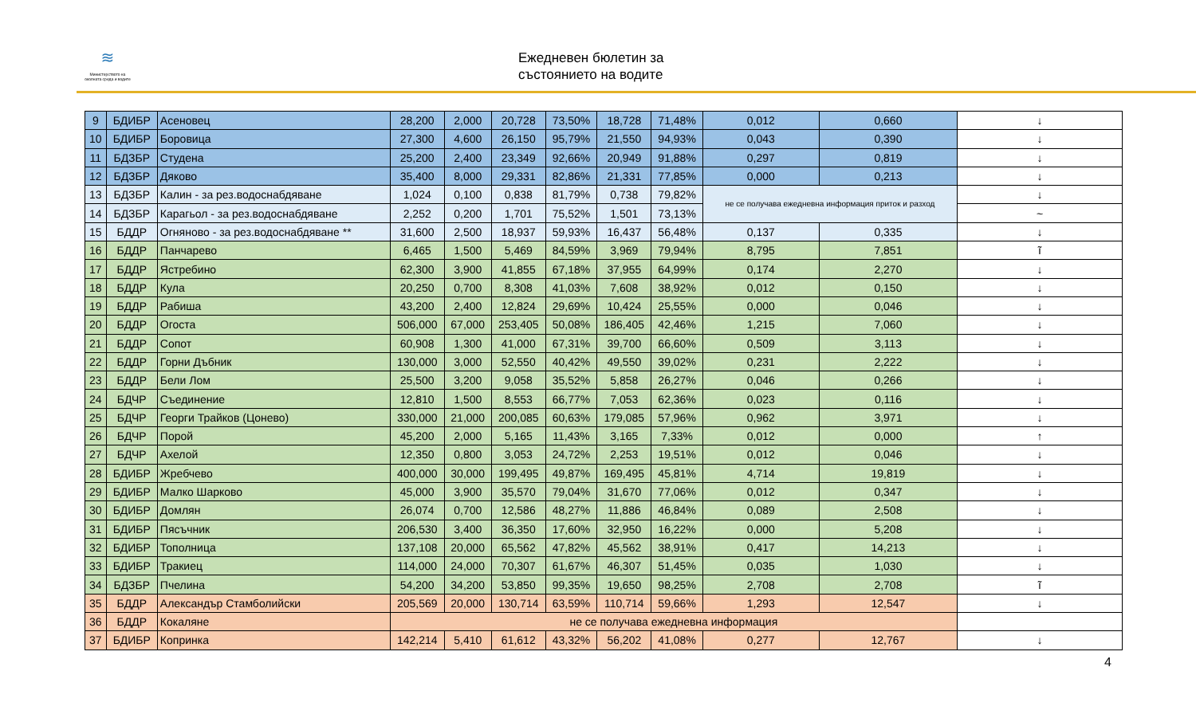≋
Министерството на околната среда и водите
Ежедневен бюлетин за
състоянието на водите
| 9 | БДИБР | Асеновец | 28,200 | 2,000 | 20,728 | 73,50% | 18,728 | 71,48% | 0,012 | 0,660 | ↓ |
| 10 | БДИБР | Боровица | 27,300 | 4,600 | 26,150 | 95,79% | 21,550 | 94,93% | 0,043 | 0,390 | ↓ |
| 11 | БДЗБР | Студена | 25,200 | 2,400 | 23,349 | 92,66% | 20,949 | 91,88% | 0,297 | 0,819 | ↓ |
| 12 | БДЗБР | Дяково | 35,400 | 8,000 | 29,331 | 82,86% | 21,331 | 77,85% | 0,000 | 0,213 | ↓ |
| 13 | БДЗБР | Калин - за рез.водоснабдяване | 1,024 | 0,100 | 0,838 | 81,79% | 0,738 | 79,82% | не се получава ежедневна информация приток и разход | | ↓ |
| 14 | БДЗБР | Карагьол - за рез.водоснабдяване | 2,252 | 0,200 | 1,701 | 75,52% | 1,501 | 73,13% | | | ~ |
| 15 | БДДР | Огняново - за рез.водоснабдяване ** | 31,600 | 2,500 | 18,937 | 59,93% | 16,437 | 56,48% | 0,137 | 0,335 | ↓ |
| 16 | БДДР | Панчарево | 6,465 | 1,500 | 5,469 | 84,59% | 3,969 | 79,94% | 8,795 | 7,851 | ĩ |
| 17 | БДДР | Ястребино | 62,300 | 3,900 | 41,855 | 67,18% | 37,955 | 64,99% | 0,174 | 2,270 | ↓ |
| 18 | БДДР | Кула | 20,250 | 0,700 | 8,308 | 41,03% | 7,608 | 38,92% | 0,012 | 0,150 | ↓ |
| 19 | БДДР | Рабиша | 43,200 | 2,400 | 12,824 | 29,69% | 10,424 | 25,55% | 0,000 | 0,046 | ↓ |
| 20 | БДДР | Огоста | 506,000 | 67,000 | 253,405 | 50,08% | 186,405 | 42,46% | 1,215 | 7,060 | ↓ |
| 21 | БДДР | Сопот | 60,908 | 1,300 | 41,000 | 67,31% | 39,700 | 66,60% | 0,509 | 3,113 | ↓ |
| 22 | БДДР | Горни Дъбник | 130,000 | 3,000 | 52,550 | 40,42% | 49,550 | 39,02% | 0,231 | 2,222 | ↓ |
| 23 | БДДР | Бели Лом | 25,500 | 3,200 | 9,058 | 35,52% | 5,858 | 26,27% | 0,046 | 0,266 | ↓ |
| 24 | БДЧР | Съединение | 12,810 | 1,500 | 8,553 | 66,77% | 7,053 | 62,36% | 0,023 | 0,116 | ↓ |
| 25 | БДЧР | Георги Трайков (Цонево) | 330,000 | 21,000 | 200,085 | 60,63% | 179,085 | 57,96% | 0,962 | 3,971 | ↓ |
| 26 | БДЧР | Порой | 45,200 | 2,000 | 5,165 | 11,43% | 3,165 | 7,33% | 0,012 | 0,000 | ↑ |
| 27 | БДЧР | Ахелой | 12,350 | 0,800 | 3,053 | 24,72% | 2,253 | 19,51% | 0,012 | 0,046 | ↓ |
| 28 | БДИБР | Жребчево | 400,000 | 30,000 | 199,495 | 49,87% | 169,495 | 45,81% | 4,714 | 19,819 | ↓ |
| 29 | БДИБР | Малко Шарково | 45,000 | 3,900 | 35,570 | 79,04% | 31,670 | 77,06% | 0,012 | 0,347 | ↓ |
| 30 | БДИБР | Домлян | 26,074 | 0,700 | 12,586 | 48,27% | 11,886 | 46,84% | 0,089 | 2,508 | ↓ |
| 31 | БДИБР | Пясъчник | 206,530 | 3,400 | 36,350 | 17,60% | 32,950 | 16,22% | 0,000 | 5,208 | ↓ |
| 32 | БДИБР | Тополница | 137,108 | 20,000 | 65,562 | 47,82% | 45,562 | 38,91% | 0,417 | 14,213 | ↓ |
| 33 | БДИБР | Тракиец | 114,000 | 24,000 | 70,307 | 61,67% | 46,307 | 51,45% | 0,035 | 1,030 | ↓ |
| 34 | БДЗБР | Пчелина | 54,200 | 34,200 | 53,850 | 99,35% | 19,650 | 98,25% | 2,708 | 2,708 | ĩ |
| 35 | БДДР | Александър Стамболийски | 205,569 | 20,000 | 130,714 | 63,59% | 110,714 | 59,66% | 1,293 | 12,547 | ↓ |
| 36 | БДДР | Кокаляне | не се получава ежедневна информация | | | | | | | | |
| 37 | БДИБР | Копринка | 142,214 | 5,410 | 61,612 | 43,32% | 56,202 | 41,08% | 0,277 | 12,767 | ↓ |
4